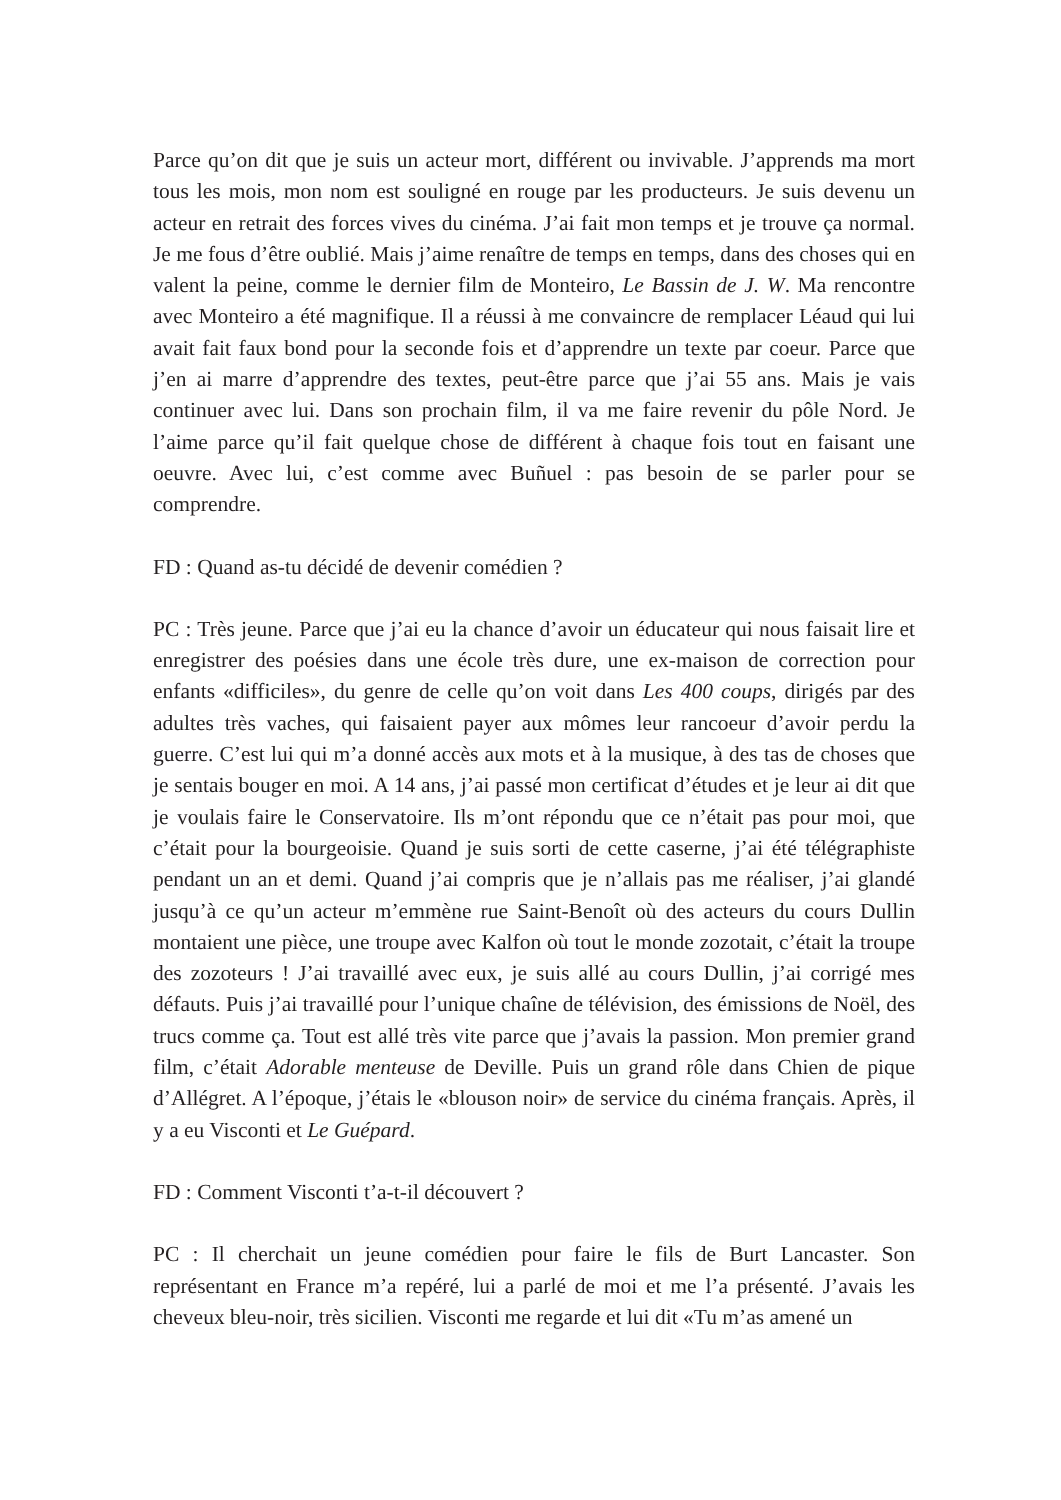Parce qu’on dit que je suis un acteur mort, différent ou invivable. J’apprends ma mort tous les mois, mon nom est souligné en rouge par les producteurs. Je suis devenu un acteur en retrait des forces vives du cinéma. J’ai fait mon temps et je trouve ça normal. Je me fous d’être oublié. Mais j’aime renaître de temps en temps, dans des choses qui en valent la peine, comme le dernier film de Monteiro, Le Bassin de J. W. Ma rencontre avec Monteiro a été magnifique. Il a réussi à me convaincre de remplacer Léaud qui lui avait fait faux bond pour la seconde fois et d’apprendre un texte par coeur. Parce que j’en ai marre d’apprendre des textes, peut-être parce que j’ai 55 ans. Mais je vais continuer avec lui. Dans son prochain film, il va me faire revenir du pôle Nord. Je l’aime parce qu’il fait quelque chose de différent à chaque fois tout en faisant une oeuvre. Avec lui, c’est comme avec Buñuel : pas besoin de se parler pour se comprendre.
FD : Quand as-tu décidé de devenir comédien ?
PC : Très jeune. Parce que j’ai eu la chance d’avoir un éducateur qui nous faisait lire et enregistrer des poésies dans une école très dure, une ex-maison de correction pour enfants «difficiles», du genre de celle qu’on voit dans Les 400 coups, dirigés par des adultes très vaches, qui faisaient payer aux mômes leur rancoeur d’avoir perdu la guerre. C’est lui qui m’a donné accès aux mots et à la musique, à des tas de choses que je sentais bouger en moi. A 14 ans, j’ai passé mon certificat d’études et je leur ai dit que je voulais faire le Conservatoire. Ils m’ont répondu que ce n’était pas pour moi, que c’était pour la bourgeoisie. Quand je suis sorti de cette caserne, j’ai été télégraphiste pendant un an et demi. Quand j’ai compris que je n’allais pas me réaliser, j’ai glandé jusqu’à ce qu’un acteur m’emmène rue Saint-Benoît où des acteurs du cours Dullin montaient une pièce, une troupe avec Kalfon où tout le monde zozotait, c’était la troupe des zozoteurs ! J’ai travaillé avec eux, je suis allé au cours Dullin, j’ai corrigé mes défauts. Puis j’ai travaillé pour l’unique chaîne de télévision, des émissions de Noël, des trucs comme ça. Tout est allé très vite parce que j’avais la passion. Mon premier grand film, c’était Adorable menteuse de Deville. Puis un grand rôle dans Chien de pique d’Allégret. A l’époque, j’étais le «blouson noir» de service du cinéma français. Après, il y a eu Visconti et Le Guépard.
FD : Comment Visconti t’a-t-il découvert ?
PC : Il cherchait un jeune comédien pour faire le fils de Burt Lancaster. Son représentant en France m’a repéré, lui a parlé de moi et me l’a présenté. J’avais les cheveux bleu-noir, très sicilien. Visconti me regarde et lui dit «Tu m’as amené un